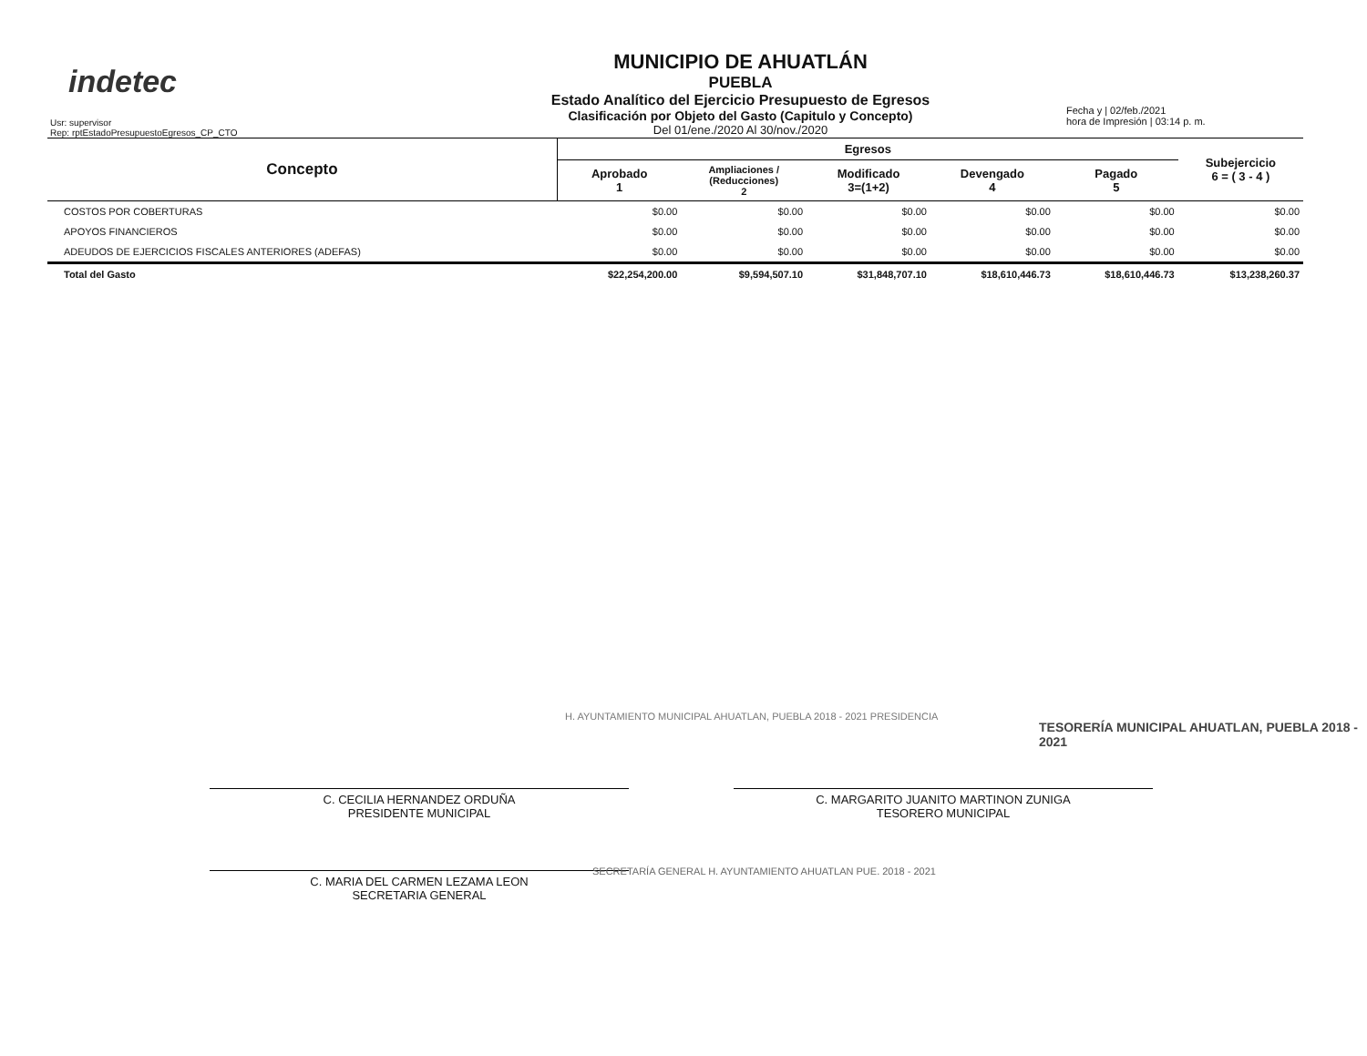indetec
Usr: supervisor
Rep: rptEstadoPresupuestoEgresos_CP_CTO
MUNICIPIO DE AHUATLÁN
PUEBLA
Estado Analítico del Ejercicio Presupuesto de Egresos
Clasificación por Objeto del Gasto (Capitulo y Concepto)
Del 01/ene./2020 Al 30/nov./2020
Fecha y | 02/feb./2021
hora de Impresión | 03:14 p. m.
| Concepto | Egresos | | | | | Subejercicio 6 = ( 3 - 4 ) |
| --- | --- | --- | --- | --- | --- | --- |
| | Aprobado 1 | Ampliaciones / (Reducciones) 2 | Modificado 3=(1+2) | Devengado 4 | Pagado 5 | |
| COSTOS POR COBERTURAS | $0.00 | $0.00 | $0.00 | $0.00 | $0.00 | $0.00 |
| APOYOS FINANCIEROS | $0.00 | $0.00 | $0.00 | $0.00 | $0.00 | $0.00 |
| ADEUDOS DE EJERCICIOS FISCALES ANTERIORES (ADEFAS) | $0.00 | $0.00 | $0.00 | $0.00 | $0.00 | $0.00 |
| Total del Gasto | $22,254,200.00 | $9,594,507.10 | $31,848,707.10 | $18,610,446.73 | $18,610,446.73 | $13,238,260.37 |
H. AYUNTAMIENTO MUNICIPAL AHUATLAN, PUEBLA 2018 - 2021 PRESIDENCIA
TESORERÍA MUNICIPAL AHUATLAN, PUEBLA 2018 - 2021
C. CECILIA HERNANDEZ ORDUÑA
PRESIDENTE MUNICIPAL
C. MARGARITO JUANITO MARTINON ZUNIGA
TESORERO MUNICIPAL
C. MARIA DEL CARMEN LEZAMA LEON
SECRETARIA GENERAL
SECRETARÍA GENERAL H. AYUNTAMIENTO AHUATLAN PUE. 2018 - 2021